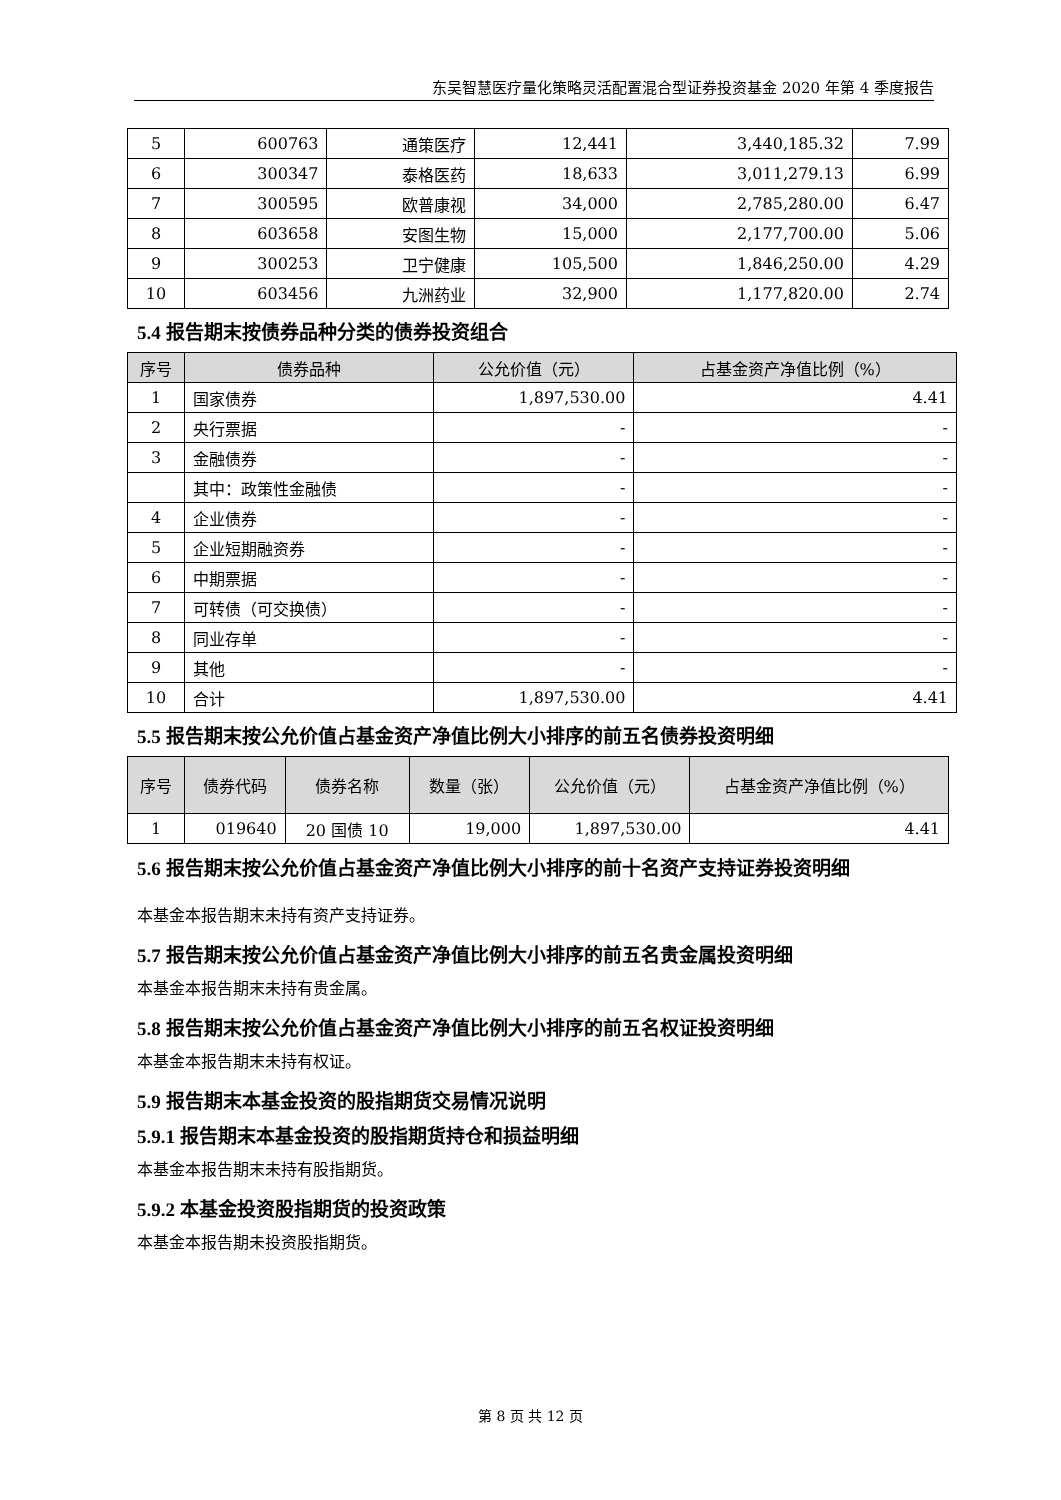东吴智慧医疗量化策略灵活配置混合型证券投资基金 2020 年第 4 季度报告
| 5 | 600763 | 通策医疗 | 12,441 | 3,440,185.32 | 7.99 |
| 6 | 300347 | 泰格医药 | 18,633 | 3,011,279.13 | 6.99 |
| 7 | 300595 | 欧普康视 | 34,000 | 2,785,280.00 | 6.47 |
| 8 | 603658 | 安图生物 | 15,000 | 2,177,700.00 | 5.06 |
| 9 | 300253 | 卫宁健康 | 105,500 | 1,846,250.00 | 4.29 |
| 10 | 603456 | 九洲药业 | 32,900 | 1,177,820.00 | 2.74 |
5.4 报告期末按债券品种分类的债券投资组合
| 序号 | 债券品种 | 公允价值（元） | 占基金资产净值比例（%） |
| --- | --- | --- | --- |
| 1 | 国家债券 | 1,897,530.00 | 4.41 |
| 2 | 央行票据 | - | - |
| 3 | 金融债券 | - | - |
| | 其中：政策性金融债 | - | - |
| 4 | 企业债券 | - | - |
| 5 | 企业短期融资券 | - | - |
| 6 | 中期票据 | - | - |
| 7 | 可转债（可交换债） | - | - |
| 8 | 同业存单 | - | - |
| 9 | 其他 | - | - |
| 10 | 合计 | 1,897,530.00 | 4.41 |
5.5 报告期末按公允价值占基金资产净值比例大小排序的前五名债券投资明细
| 序号 | 债券代码 | 债券名称 | 数量（张） | 公允价值（元） | 占基金资产净值比例（%） |
| --- | --- | --- | --- | --- | --- |
| 1 | 019640 | 20 国债 10 | 19,000 | 1,897,530.00 | 4.41 |
5.6 报告期末按公允价值占基金资产净值比例大小排序的前十名资产支持证券投资明细
本基金本报告期末未持有资产支持证券。
5.7 报告期末按公允价值占基金资产净值比例大小排序的前五名贵金属投资明细
本基金本报告期末未持有贵金属。
5.8 报告期末按公允价值占基金资产净值比例大小排序的前五名权证投资明细
本基金本报告期末未持有权证。
5.9 报告期末本基金投资的股指期货交易情况说明
5.9.1 报告期末本基金投资的股指期货持仓和损益明细
本基金本报告期末未持有股指期货。
5.9.2 本基金投资股指期货的投资政策
本基金本报告期未投资股指期货。
第 8 页 共 12 页